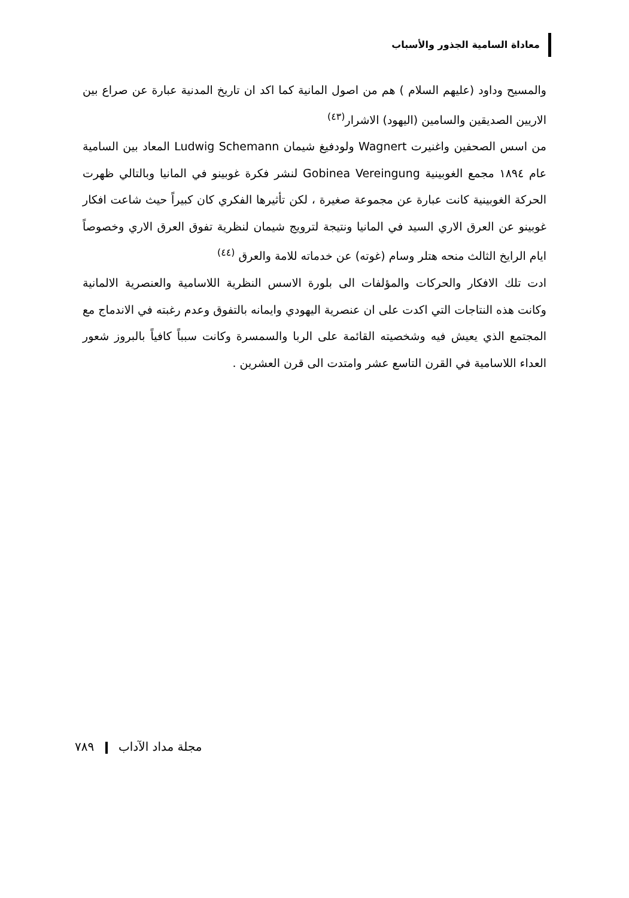معاداة السامية الجذور والأسباب
والمسيح وداود (عليهم السلام ) هم من اصول المانية كما اكد ان تاريخ المدنية عبارة عن صراع بين الاريين الصديقين والسامين (اليهود) الاشرار<sup>(٤٣)</sup>
من اسس الصحفين واغنيرت Wagnert ولودفيغ شيمان Ludwig Schemann المعاد بين السامية عام ١٨٩٤ مجمع الغوبينية Gobinea Vereingung لنشر فكرة غوبينو في المانيا وبالتالي ظهرت الحركة الغوبينية كانت عبارة عن مجموعة صغيرة ، لكن تأثيرها الفكري كان كبيراً حيث شاعت افكار غوبينو عن العرق الاري السيد في المانيا ونتيجة لترويج شيمان لنظرية تفوق العرق الاري وخصوصاً ايام الرايخ الثالث منحه هتلر وسام (غوته) عن خدماته للامة والعرق <sup>(٤٤)</sup>
ادت تلك الافكار والحركات والمؤلفات الى بلورة الاسس النظرية اللاسامية والعنصرية الالمانية وكانت هذه النتاجات التي اكدت على ان عنصرية اليهودي وايمانه بالتفوق وعدم رغبته في الاندماج مع المجتمع الذي يعيش فيه وشخصيته القائمة على الربا والسمسرة وكانت سبباً كافياً بالبروز شعور العداء اللاسامية في القرن التاسع عشر وامتدت الى قرن العشرين .
مجلة مداد الآداب ٧٨٩